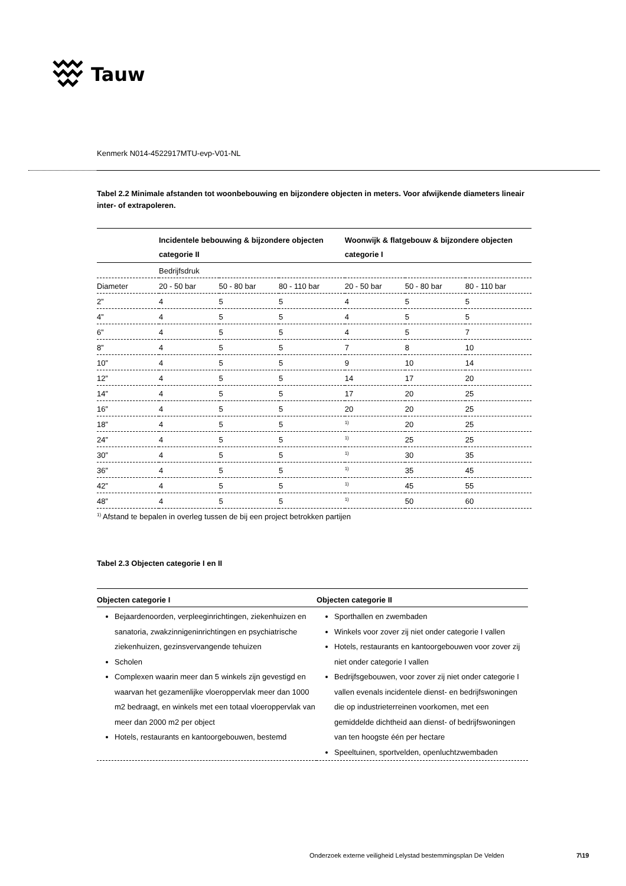Tauw
Kenmerk N014-4522917MTU-evp-V01-NL
Tabel 2.2 Minimale afstanden tot woonbebouwing en bijzondere objecten in meters. Voor afwijkende diameters lineair inter- of extrapoleren.
| | Incidentele bebouwing & bijzondere objecten categorie II | | | Woonwijk & flatgebouw & bijzondere objecten categorie I | | |
| --- | --- | --- | --- | --- | --- | --- |
| | Bedrijfsdruk | | | | | |
| Diameter | 20 - 50 bar | 50 - 80 bar | 80 - 110 bar | 20 - 50 bar | 50 - 80 bar | 80 - 110 bar |
| 2” | 4 | 5 | 5 | 4 | 5 | 5 |
| 4” | 4 | 5 | 5 | 4 | 5 | 5 |
| 6” | 4 | 5 | 5 | 4 | 5 | 7 |
| 8” | 4 | 5 | 5 | 7 | 8 | 10 |
| 10” | 4 | 5 | 5 | 9 | 10 | 14 |
| 12” | 4 | 5 | 5 | 14 | 17 | 20 |
| 14” | 4 | 5 | 5 | 17 | 20 | 25 |
| 16” | 4 | 5 | 5 | 20 | 20 | 25 |
| 18” | 4 | 5 | 5 | <sup>1)</sup> | 20 | 25 |
| 24” | 4 | 5 | 5 | <sup>1)</sup> | 25 | 25 |
| 30” | 4 | 5 | 5 | <sup>1)</sup> | 30 | 35 |
| 36” | 4 | 5 | 5 | <sup>1)</sup> | 35 | 45 |
| 42” | 4 | 5 | 5 | <sup>1)</sup> | 45 | 55 |
| 48” | 4 | 5 | 5 | <sup>1)</sup> | 50 | 60 |
<sup>1)</sup> Afstand te bepalen in overleg tussen de bij een project betrokken partijen
Tabel 2.3 Objecten categorie I en II
| Objecten categorie I | Objecten categorie II |
| --- | --- |
| Bejaardenoorden, verpleeginrichtingen, ziekenhuizen en sanatoria, zwakzinnigeninrichtingen en psychiatrische ziekenhuizen, gezinsvervangende tehuizen Scholen Complexen waarin meer dan 5 winkels zijn gevestigd en waarvan het gezamenlijke vloeroppervlak meer dan 1000 m2 bedraagt, en winkels met een totaal vloeroppervlak van meer dan 2000 m2 per object Hotels, restaurants en kantoorgebouwen, bestemd | Sporthallen en zwembaden Winkels voor zover zij niet onder categorie I vallen Hotels, restaurants en kantoorgebouwen voor zover zij niet onder categorie I vallen Bedrijfsgebouwen, voor zover zij niet onder categorie I vallen evenals incidentele dienst- en bedrijfswoningen die op industrieterreinen voorkomen, met een gemiddelde dichtheid aan dienst- of bedrijfswoningen van ten hoogste één per hectare Speeltuinen, sportvelden, openluchtzwembaden |
Onderzoek externe veiligheid Lelystad bestemmingsplan De Velden
7\19